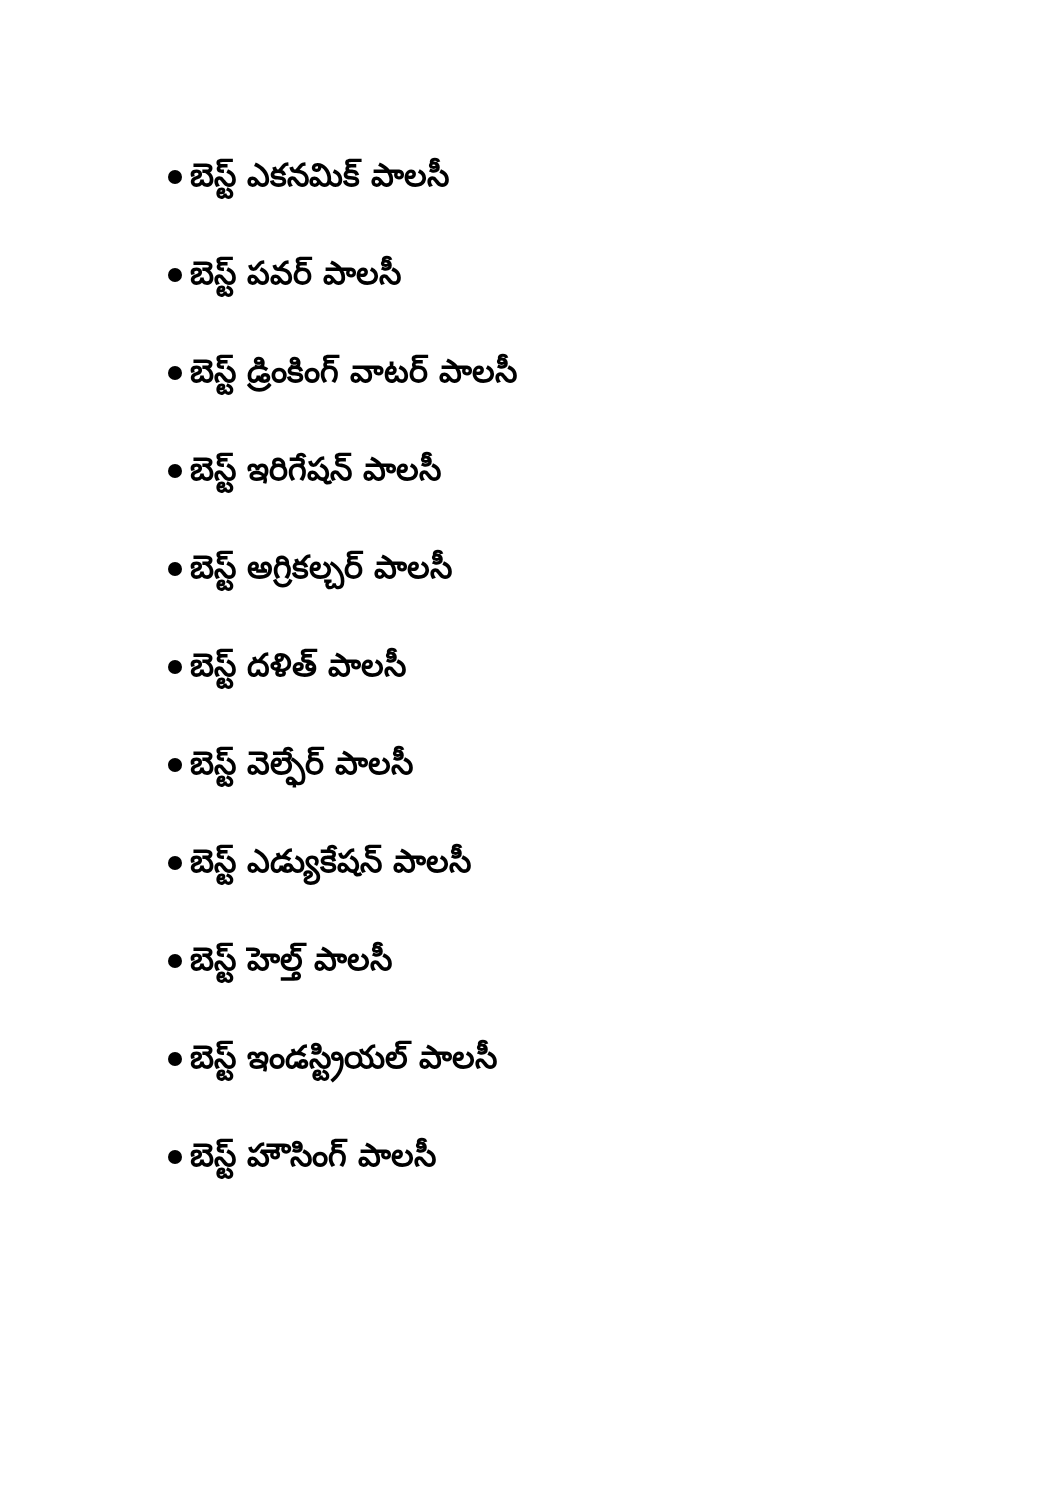బెస్ట్ ఎకనమిక్ పాలసీ
బెస్ట్ పవర్ పాలసీ
బెస్ట్ డ్రింకింగ్ వాటర్ పాలసీ
బెస్ట్ ఇరిగేషన్ పాలసీ
బెస్ట్ అగ్రికల్చర్ పాలసీ
బెస్ట్ దళిత్ పాలసీ
బెస్ట్ వెల్ఫేర్ పాలసీ
బెస్ట్ ఎడ్యుకేషన్ పాలసీ
బెస్ట్ హెల్త్ పాలసీ
బెస్ట్ ఇండస్ట్రియల్ పాలసీ
బెస్ట్ హౌసింగ్ పాలసీ